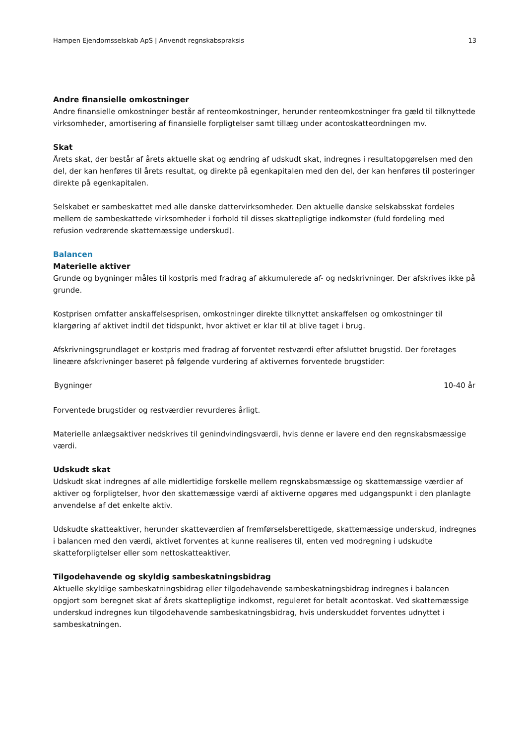Hampen Ejendomsselskab ApS | Anvendt regnskabspraksis 13
Andre finansielle omkostninger
Andre finansielle omkostninger består af renteomkostninger, herunder renteomkostninger fra gæld til tilknyttede virksomheder, amortisering af finansielle forpligtelser samt tillæg under acontoskatteordningen mv.
Skat
Årets skat, der består af årets aktuelle skat og ændring af udskudt skat, indregnes i resultatopgørelsen med den del, der kan henføres til årets resultat, og direkte på egenkapitalen med den del, der kan henføres til posteringer direkte på egenkapitalen.
Selskabet er sambeskattet med alle danske dattervirksomheder. Den aktuelle danske selskabsskat fordeles mellem de sambeskattede virksomheder i forhold til disses skattepligtige indkomster (fuld fordeling med refusion vedrørende skattemæssige underskud).
Balancen
Materielle aktiver
Grunde og bygninger måles til kostpris med fradrag af akkumulerede af- og nedskrivninger. Der afskrives ikke på grunde.
Kostprisen omfatter anskaffelsesprisen, omkostninger direkte tilknyttet anskaffelsen og omkostninger til klargøring af aktivet indtil det tidspunkt, hvor aktivet er klar til at blive taget i brug.
Afskrivningsgrundlaget er kostpris med fradrag af forventet restværdi efter afsluttet brugstid. Der foretages lineære afskrivninger baseret på følgende vurdering af aktivernes forventede brugstider:
| Bygninger | 10-40 år |
Forventede brugstider og restværdier revurderes årligt.
Materielle anlægsaktiver nedskrives til genindvindingsværdi, hvis denne er lavere end den regnskabsmæssige værdi.
Udskudt skat
Udskudt skat indregnes af alle midlertidige forskelle mellem regnskabsmæssige og skattemæssige værdier af aktiver og forpligtelser, hvor den skattemæssige værdi af aktiverne opgøres med udgangspunkt i den planlagte anvendelse af det enkelte aktiv.
Udskudte skatteaktiver, herunder skatteværdien af fremførselsberettigede, skattemæssige underskud, indregnes i balancen med den værdi, aktivet forventes at kunne realiseres til, enten ved modregning i udskudte skatteforpligtelser eller som nettoskatteaktiver.
Tilgodehavende og skyldig sambeskatningsbidrag
Aktuelle skyldige sambeskatningsbidrag eller tilgodehavende sambeskatningsbidrag indregnes i balancen opgjort som beregnet skat af årets skattepligtige indkomst, reguleret for betalt acontoskat. Ved skattemæssige underskud indregnes kun tilgodehavende sambeskatningsbidrag, hvis underskuddet forventes udnyttet i sambeskatningen.